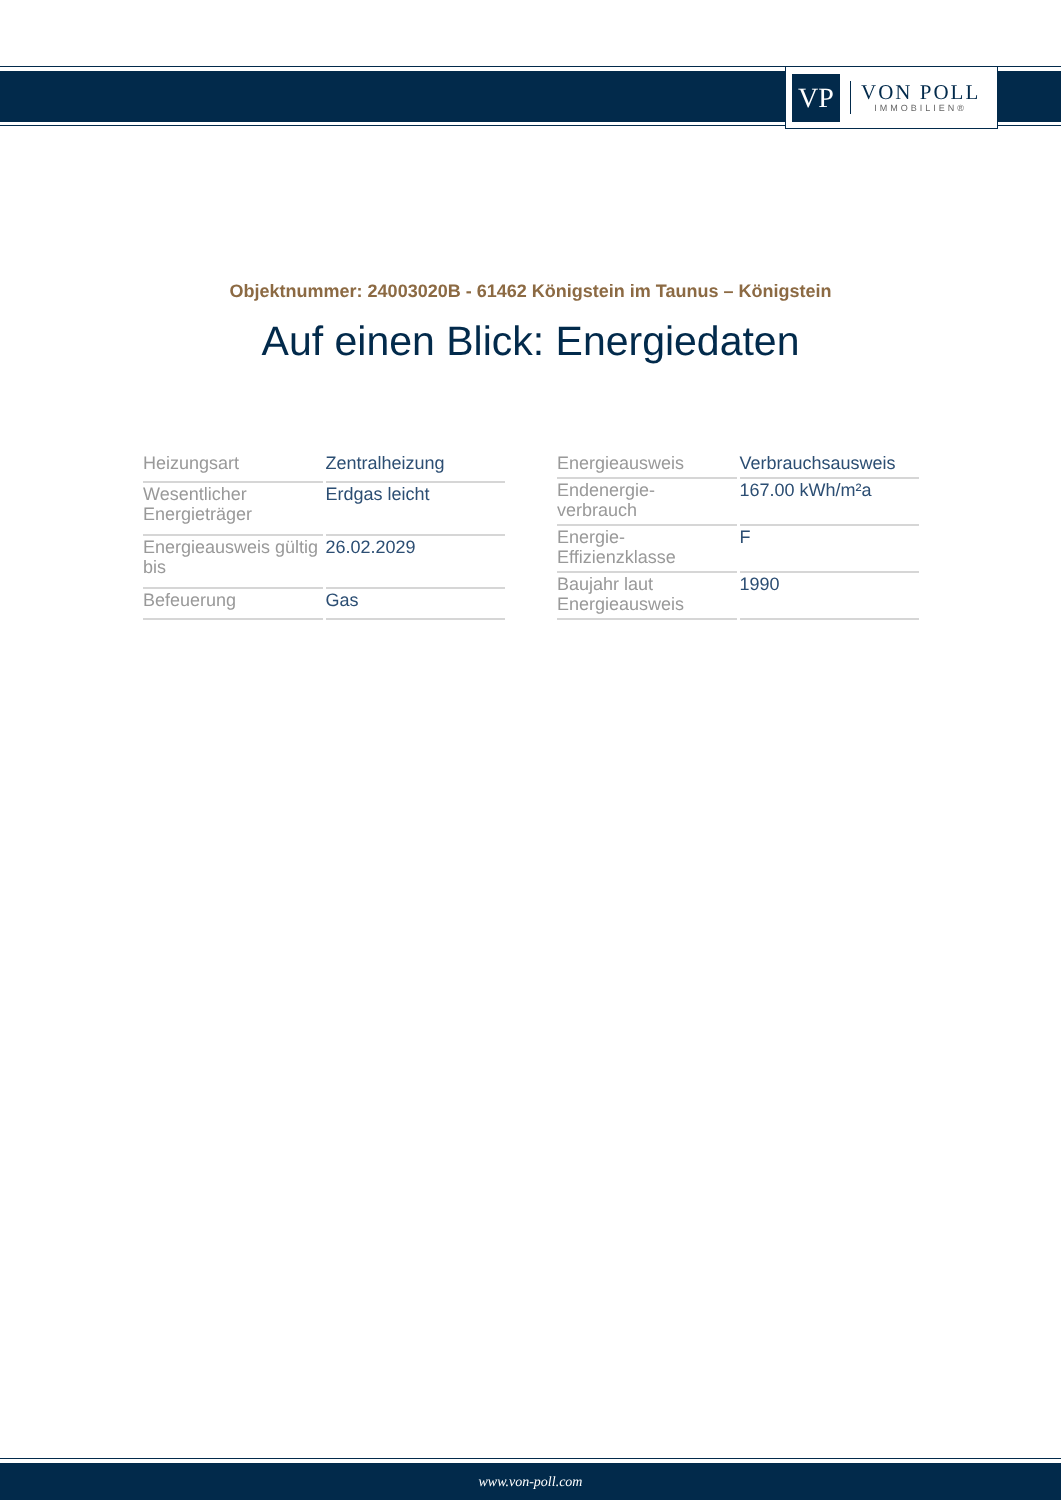VP
VON POLL
IMMOBILIEN®
Objektnummer: 24003020B - 61462 Königstein im Taunus – Königstein
Auf einen Blick: Energiedaten
| Heizungsart | Zentralheizung |
| Wesentlicher Energieträger | Erdgas leicht |
| Energieausweis gültig bis | 26.02.2029 |
| Befeuerung | Gas |
| Energieausweis | Verbrauchsausweis |
| Endenergie- verbrauch | 167.00 kWh/m²a |
| Energie- Effizienzklasse | F |
| Baujahr laut Energieausweis | 1990 |
www.von-poll.com